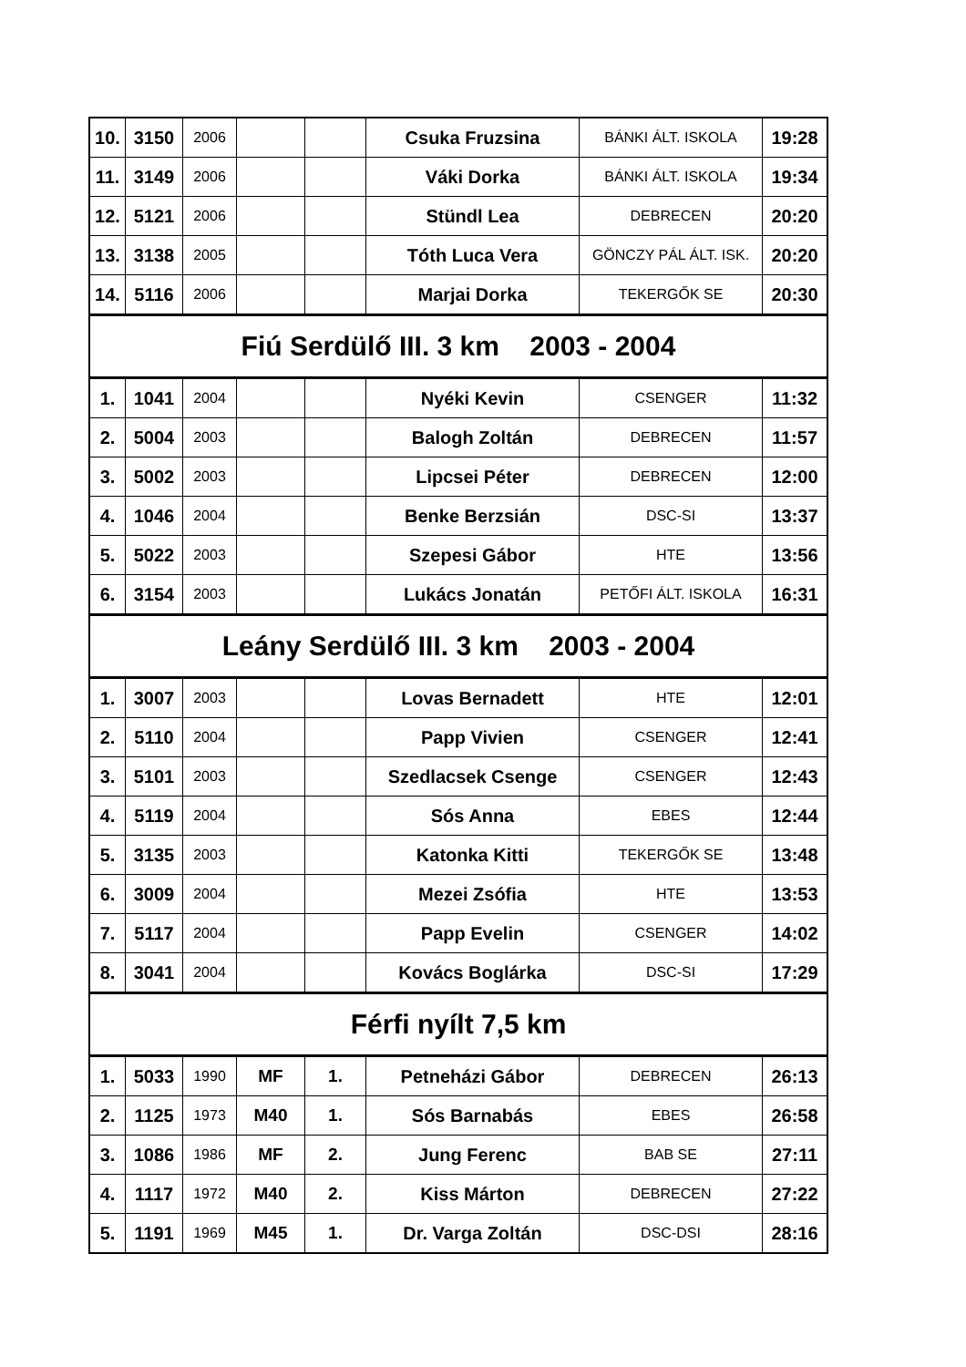| 10. | 3150 | 2006 | | | Csuka Fruzsina | BÁNKI ÁLT. ISKOLA | 19:28 |
| 11. | 3149 | 2006 | | | Váki Dorka | BÁNKI ÁLT. ISKOLA | 19:34 |
| 12. | 5121 | 2006 | | | Stündl Lea | DEBRECEN | 20:20 |
| 13. | 3138 | 2005 | | | Tóth Luca Vera | GÖNCZY PÁL ÁLT. ISK. | 20:20 |
| 14. | 5116 | 2006 | | | Marjai Dorka | TEKERGŐK SE | 20:30 |
| Fiú Serdülő III. 3 km 2003 - 2004 | | | | | | | |
| 1. | 1041 | 2004 | | | Nyéki Kevin | CSENGER | 11:32 |
| 2. | 5004 | 2003 | | | Balogh Zoltán | DEBRECEN | 11:57 |
| 3. | 5002 | 2003 | | | Lipcsei Péter | DEBRECEN | 12:00 |
| 4. | 1046 | 2004 | | | Benke Berzsián | DSC-SI | 13:37 |
| 5. | 5022 | 2003 | | | Szepesi Gábor | HTE | 13:56 |
| 6. | 3154 | 2003 | | | Lukács Jonatán | PETŐFI ÁLT. ISKOLA | 16:31 |
| Leány Serdülő III. 3 km 2003 - 2004 | | | | | | | |
| 1. | 3007 | 2003 | | | Lovas Bernadett | HTE | 12:01 |
| 2. | 5110 | 2004 | | | Papp Vivien | CSENGER | 12:41 |
| 3. | 5101 | 2003 | | | Szedlacsek Csenge | CSENGER | 12:43 |
| 4. | 5119 | 2004 | | | Sós Anna | EBES | 12:44 |
| 5. | 3135 | 2003 | | | Katonka Kitti | TEKERGŐK SE | 13:48 |
| 6. | 3009 | 2004 | | | Mezei Zsófia | HTE | 13:53 |
| 7. | 5117 | 2004 | | | Papp Evelin | CSENGER | 14:02 |
| 8. | 3041 | 2004 | | | Kovács Boglárka | DSC-SI | 17:29 |
| Férfi nyílt 7,5 km | | | | | | | |
| 1. | 5033 | 1990 | MF | 1. | Petneházi Gábor | DEBRECEN | 26:13 |
| 2. | 1125 | 1973 | M40 | 1. | Sós Barnabás | EBES | 26:58 |
| 3. | 1086 | 1986 | MF | 2. | Jung Ferenc | BAB SE | 27:11 |
| 4. | 1117 | 1972 | M40 | 2. | Kiss Márton | DEBRECEN | 27:22 |
| 5. | 1191 | 1969 | M45 | 1. | Dr. Varga Zoltán | DSC-DSI | 28:16 |